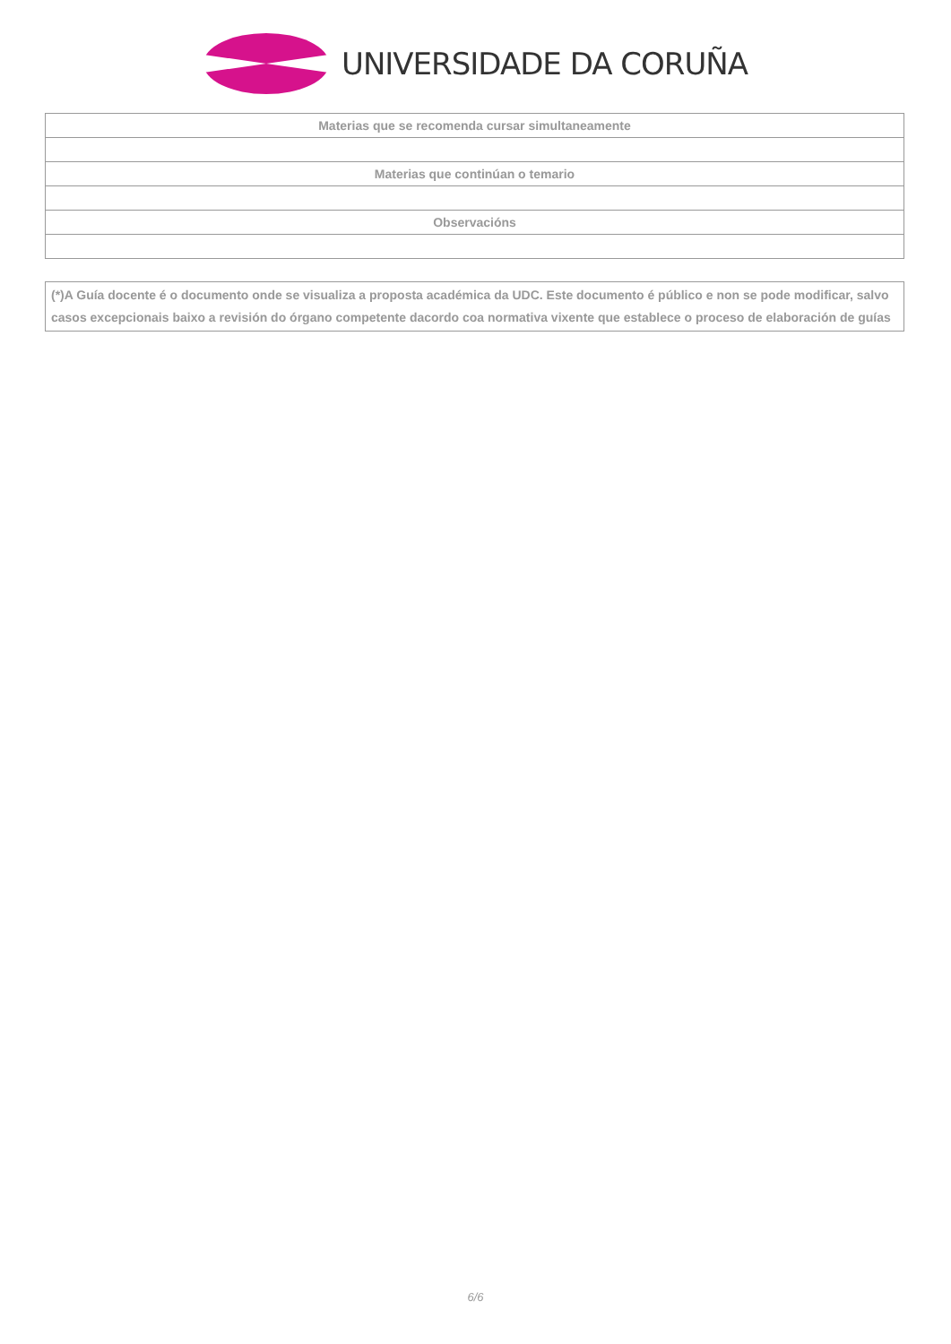UNIVERSIDADE DA CORUÑA
| Materias que se recomenda cursar simultaneamente |
| --- |
| Materias que continúan o temario |
| Observacións |
(*)A Guía docente é o documento onde se visualiza a proposta académica da UDC. Este documento é público e non se pode modificar, salvo casos excepcionais baixo a revisión do órgano competente dacordo coa normativa vixente que establece o proceso de elaboración de guías
6/6